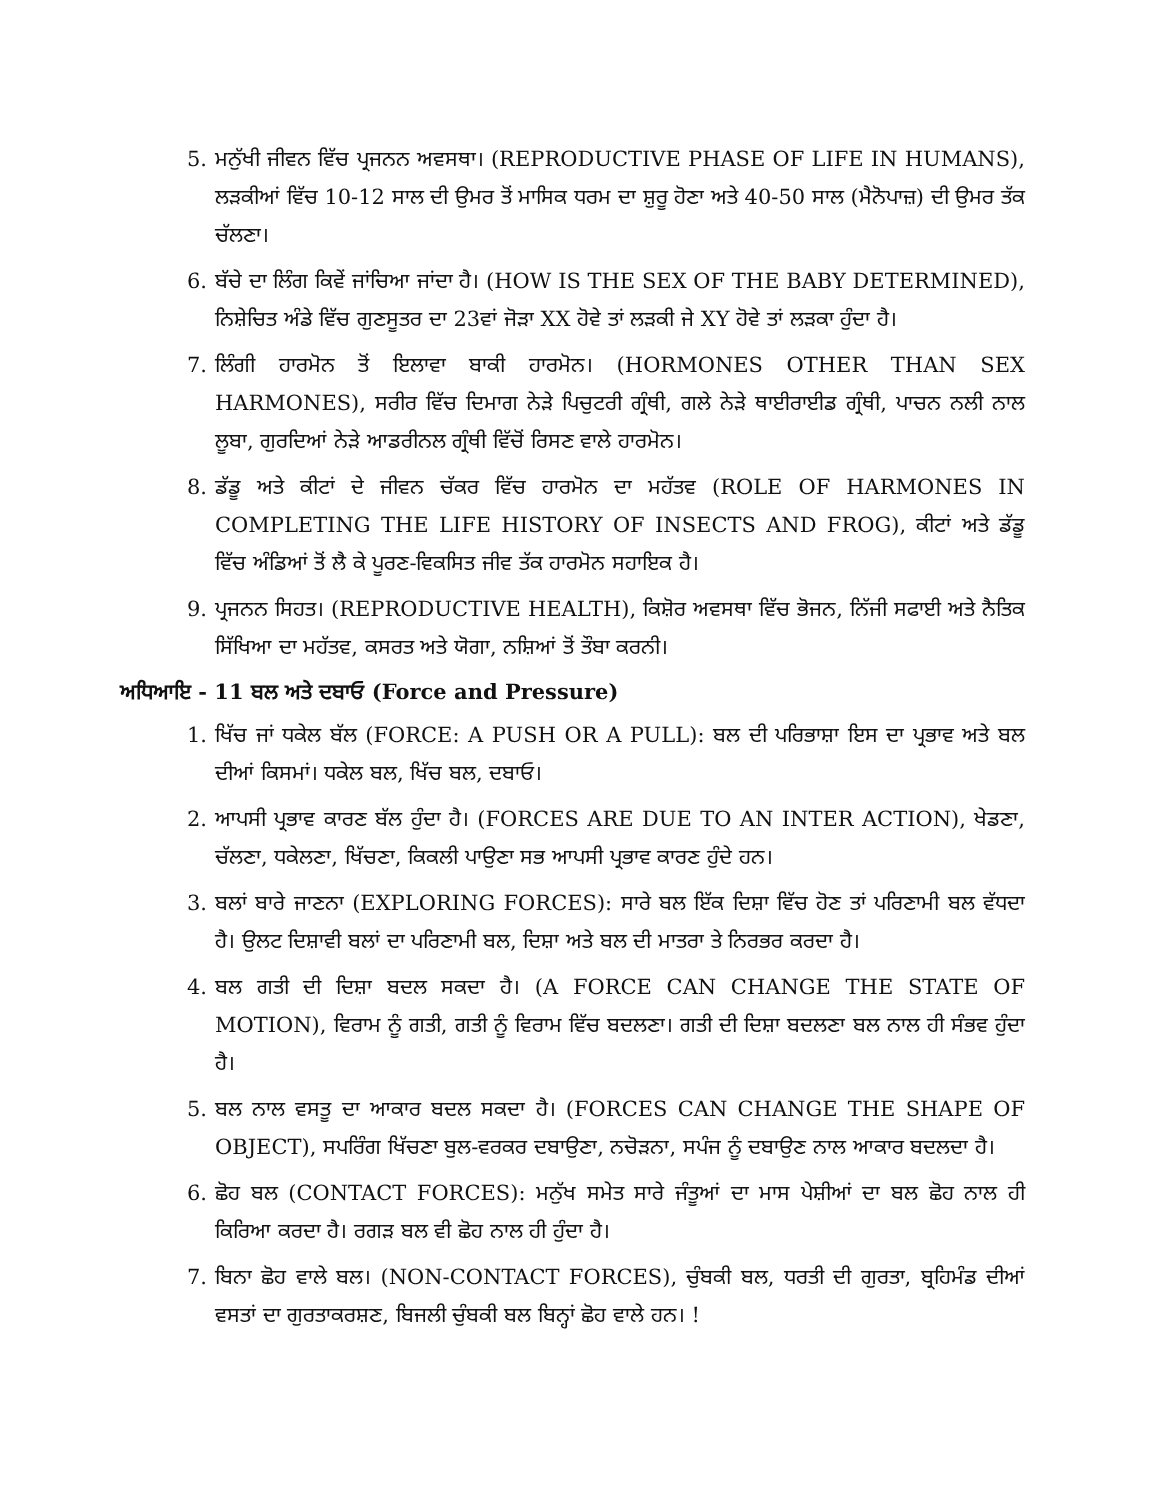5. ਮਨੁੱਖੀ ਜੀਵਨ ਵਿੱਚ ਪ੍ਰਜਨਨ ਅਵਸਥਾ। (REPRODUCTIVE PHASE OF LIFE IN HUMANS), ਲੜਕੀਆਂ ਵਿੱਚ 10-12 ਸਾਲ ਦੀ ਉਮਰ ਤੋਂ ਮਾਸਿਕ ਧਰਮ ਦਾ ਸ਼ੁਰੂ ਹੋਣਾ ਅਤੇ 40-50 ਸਾਲ (ਮੈਨੋਪਾਜ਼) ਦੀ ਉਮਰ ਤੱਕ ਚੱਲਣਾ।
6. ਬੱਚੇ ਦਾ ਲਿੰਗ ਕਿਵੇਂ ਜਾਂਚਿਆ ਜਾਂਦਾ ਹੈ। (HOW IS THE SEX OF THE BABY DETERMINED), ਨਿਸ਼ੇਚਿਤ ਅੰਡੇ ਵਿੱਚ ਗੁਣਸੂਤਰ ਦਾ 23ਵਾਂ ਜੋੜਾ XX ਹੋਵੇ ਤਾਂ ਲੜਕੀ ਜੇ XY ਹੋਵੇ ਤਾਂ ਲੜਕਾ ਹੁੰਦਾ ਹੈ।
7. ਲਿੰਗੀ ਹਾਰਮੋਨ ਤੋਂ ਇਲਾਵਾ ਬਾਕੀ ਹਾਰਮੋਨ। (HORMONES OTHER THAN SEX HARMONES), ਸਰੀਰ ਵਿੱਚ ਦਿਮਾਗ ਨੇੜੇ ਪਿਚੁਟਰੀ ਗ੍ਰੰਥੀ, ਗਲੇ ਨੇੜੇ ਥਾਈਰਾਈਡ ਗ੍ਰੰਥੀ, ਪਾਚਨ ਨਲੀ ਨਾਲ ਲੂਬਾ, ਗੁਰਦਿਆਂ ਨੇੜੇ ਆਡਰੀਨਲ ਗ੍ਰੰਥੀ ਵਿੱਚੋਂ ਰਿਸਣ ਵਾਲੇ ਹਾਰਮੋਨ।
8. ਡੱਡੂ ਅਤੇ ਕੀਟਾਂ ਦੇ ਜੀਵਨ ਚੱਕਰ ਵਿੱਚ ਹਾਰਮੋਨ ਦਾ ਮਹੱਤਵ (ROLE OF HARMONES IN COMPLETING THE LIFE HISTORY OF INSECTS AND FROG), ਕੀਟਾਂ ਅਤੇ ਡੱਡੂ ਵਿੱਚ ਅੰਡਿਆਂ ਤੋਂ ਲੈ ਕੇ ਪੂਰਣ-ਵਿਕਸਿਤ ਜੀਵ ਤੱਕ ਹਾਰਮੋਨ ਸਹਾਇਕ ਹੈ।
9. ਪ੍ਰਜਨਨ ਸਿਹਤ। (REPRODUCTIVE HEALTH), ਕਿਸ਼ੋਰ ਅਵਸਥਾ ਵਿੱਚ ਭੋਜਨ, ਨਿੱਜੀ ਸਫਾਈ ਅਤੇ ਨੈਤਿਕ ਸਿੱਖਿਆ ਦਾ ਮਹੱਤਵ, ਕਸਰਤ ਅਤੇ ਯੋਗਾ, ਨਸ਼ਿਆਂ ਤੋਂ ਤੌਬਾ ਕਰਨੀ।
ਅਧਿਆਇ - 11 ਬਲ ਅਤੇ ਦਬਾਓ (Force and Pressure)
1. ਖਿੱਚ ਜਾਂ ਧਕੇਲ ਬੱਲ (FORCE: A PUSH OR A PULL): ਬਲ ਦੀ ਪਰਿਭਾਸ਼ਾ ਇਸ ਦਾ ਪ੍ਰਭਾਵ ਅਤੇ ਬਲ ਦੀਆਂ ਕਿਸਮਾਂ। ਧਕੇਲ ਬਲ, ਖਿੱਚ ਬਲ, ਦਬਾਓ।
2. ਆਪਸੀ ਪ੍ਰਭਾਵ ਕਾਰਣ ਬੱਲ ਹੁੰਦਾ ਹੈ। (FORCES ARE DUE TO AN INTER ACTION), ਖੇਡਣਾ, ਚੱਲਣਾ, ਧਕੇਲਣਾ, ਖਿੱਚਣਾ, ਕਿਕਲੀ ਪਾਉਣਾ ਸਭ ਆਪਸੀ ਪ੍ਰਭਾਵ ਕਾਰਣ ਹੁੰਦੇ ਹਨ।
3. ਬਲਾਂ ਬਾਰੇ ਜਾਣਨਾ (EXPLORING FORCES): ਸਾਰੇ ਬਲ ਇੱਕ ਦਿਸ਼ਾ ਵਿੱਚ ਹੋਣ ਤਾਂ ਪਰਿਣਾਮੀ ਬਲ ਵੱਧਦਾ ਹੈ। ਉਲਟ ਦਿਸ਼ਾਵੀ ਬਲਾਂ ਦਾ ਪਰਿਣਾਮੀ ਬਲ, ਦਿਸ਼ਾ ਅਤੇ ਬਲ ਦੀ ਮਾਤਰਾ ਤੇ ਨਿਰਭਰ ਕਰਦਾ ਹੈ।
4. ਬਲ ਗਤੀ ਦੀ ਦਿਸ਼ਾ ਬਦਲ ਸਕਦਾ ਹੈ। (A FORCE CAN CHANGE THE STATE OF MOTION), ਵਿਰਾਮ ਨੂੰ ਗਤੀ, ਗਤੀ ਨੂੰ ਵਿਰਾਮ ਵਿੱਚ ਬਦਲਣਾ। ਗਤੀ ਦੀ ਦਿਸ਼ਾ ਬਦਲਣਾ ਬਲ ਨਾਲ ਹੀ ਸੰਭਵ ਹੁੰਦਾ ਹੈ।
5. ਬਲ ਨਾਲ ਵਸਤੂ ਦਾ ਆਕਾਰ ਬਦਲ ਸਕਦਾ ਹੈ। (FORCES CAN CHANGE THE SHAPE OF OBJECT), ਸਪਰਿੰਗ ਖਿੱਚਣਾ ਬੁਲ-ਵਰਕਰ ਦਬਾਉਣਾ, ਨਚੋੜਨਾ, ਸਪੰਜ ਨੂੰ ਦਬਾਉਣ ਨਾਲ ਆਕਾਰ ਬਦਲਦਾ ਹੈ।
6. ਛੋਹ ਬਲ (CONTACT FORCES): ਮਨੁੱਖ ਸਮੇਤ ਸਾਰੇ ਜੰਤੂਆਂ ਦਾ ਮਾਸ ਪੇਸ਼ੀਆਂ ਦਾ ਬਲ ਛੋਹ ਨਾਲ ਹੀ ਕਿਰਿਆ ਕਰਦਾ ਹੈ। ਰਗੜ ਬਲ ਵੀ ਛੋਹ ਨਾਲ ਹੀ ਹੁੰਦਾ ਹੈ।
7. ਬਿਨਾ ਛੋਹ ਵਾਲੇ ਬਲ। (NON-CONTACT FORCES), ਚੁੰਬਕੀ ਬਲ, ਧਰਤੀ ਦੀ ਗੁਰਤਾ, ਬ੍ਰਹਿਮੰਡ ਦੀਆਂ ਵਸਤਾਂ ਦਾ ਗੁਰਤਾਕਰਸ਼ਣ, ਬਿਜਲੀ ਚੁੰਬਕੀ ਬਲ ਬਿਨ੍ਹਾਂ ਛੋਹ ਵਾਲੇ ਹਨ। !